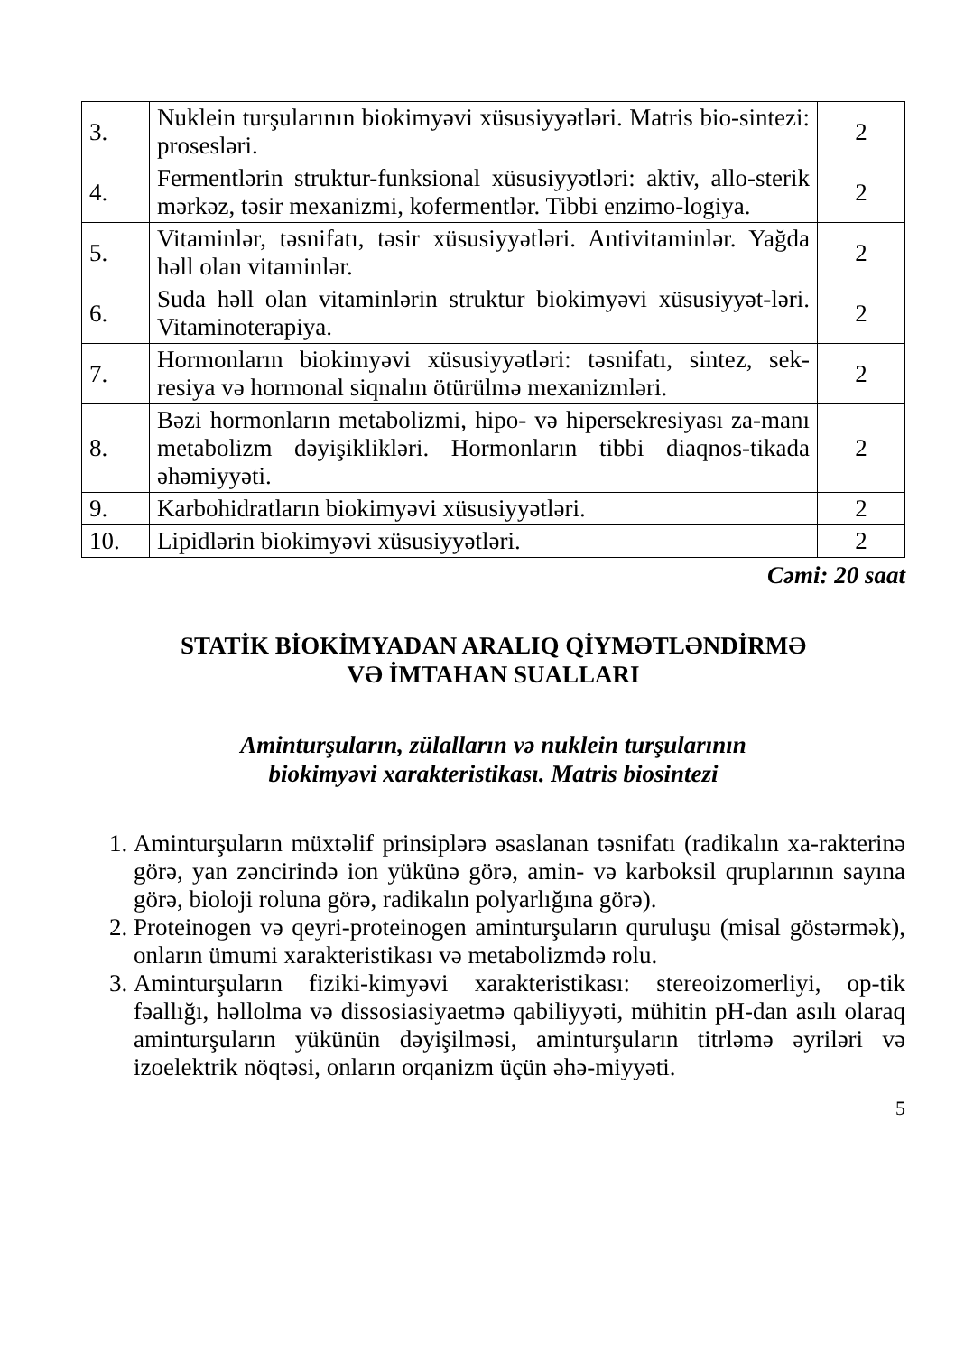| 3. | Nuklein turşularının biokimyəvi xüsusiyyətləri. Matris bio-sintezi: prosesləri. | 2 |
| 4. | Fermentlərin struktur-funksional xüsusiyyətləri: aktiv, allo-sterik mərkəz, təsir mexanizmi, kofermentlər. Tibbi enzimo-logiya. | 2 |
| 5. | Vitaminlər, təsnifatı, təsir xüsusiyyətləri. Antivitaminlər. Yağda həll olan vitaminlər. | 2 |
| 6. | Suda həll olan vitaminlərin struktur biokimyəvi xüsusiyyət-ləri. Vitaminoterapiya. | 2 |
| 7. | Hormonların biokimyəvi xüsusiyyətləri: təsnifatı, sintez, sek-resiya və hormonal siqnalın ötürülmə mexanizmləri. | 2 |
| 8. | Bəzi hormonların metabolizmi, hipo- və hipersekresiyası za-manı metabolizm dəyişiklikləri. Hormonların tibbi diaqnos-tikada əhəmiyyəti. | 2 |
| 9. | Karbohidratların biokimyəvi xüsusiyyətləri. | 2 |
| 10. | Lipidlərin biokimyəvi xüsusiyyətləri. | 2 |
Cəmi: 20 saat
STATİK BİOKİMYADAN ARALIQ QİYMƏTLƏNDİRMƏ
VƏ İMTAHAN SUALLARI
Aminturşuların, zülalların və nuklein turşularının
biokimyəvi xarakteristikası. Matris biosintezi
1. Aminturşuların müxtəlif prinsiplərə əsaslanan təsnifatı (radikalın xa-rakterinə görə, yan zəncirində ion yükünə görə, amin- və karboksil qruplarının sayına görə, bioloji roluna görə, radikalın polyarlığına görə).
2. Proteinogen və qeyri-proteinogen aminturşuların quruluşu (misal göstərmək), onların ümumi xarakteristikası və metabolizmdə rolu.
3. Aminturşuların fiziki-kimyəvi xarakteristikası: stereoizomerliyi, op-tik fəallığı, həllolma və dissosiasiyaetmə qabiliyyəti, mühitin pH-dan asılı olaraq aminturşuların yükünün dəyişilməsi, aminturşuların titrləmə əyriləri və izoelektrik nöqtəsi, onların orqanizm üçün əhə-miyyəti.
5